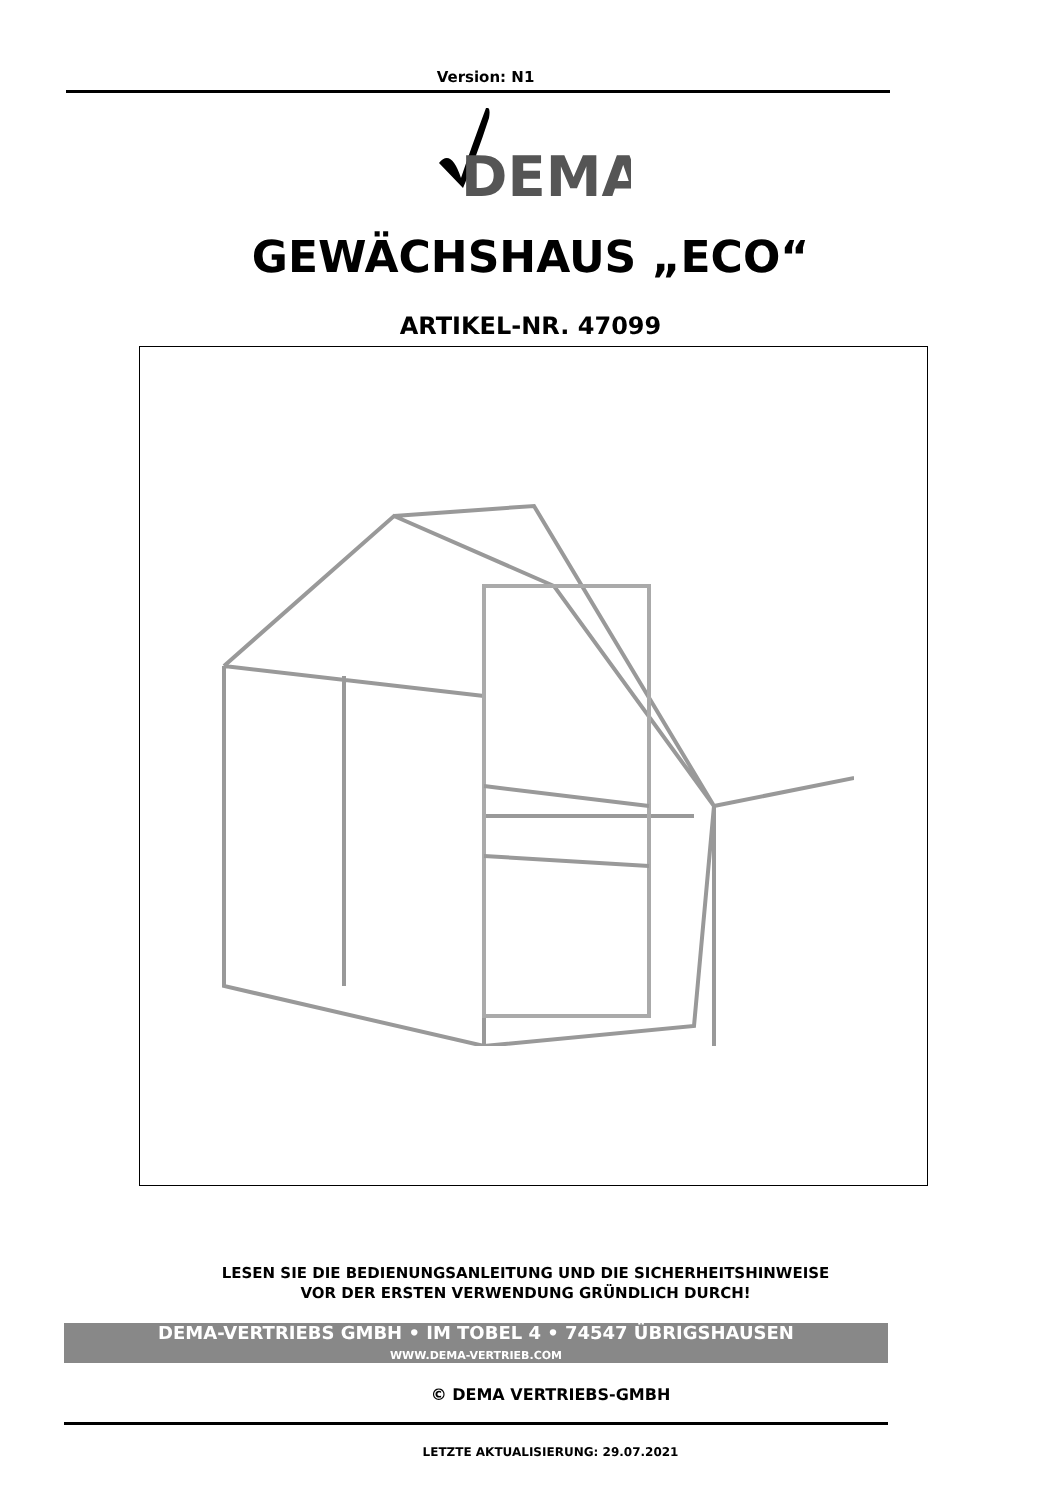Version: N1
DEMA
GEWÄCHSHAUS „ECO“
ARTIKEL-NR. 47099
LESEN SIE DIE BEDIENUNGSANLEITUNG UND DIE SICHERHEITSHINWEISE
VOR DER ERSTEN VERWENDUNG GRÜNDLICH DURCH!
DEMA-VERTRIEBS GMBH • IM TOBEL 4 • 74547 ÜBRIGSHAUSEN
WWW.DEMA-VERTRIEB.COM
© DEMA VERTRIEBS-GMBH
LETZTE AKTUALISIERUNG: 29.07.2021